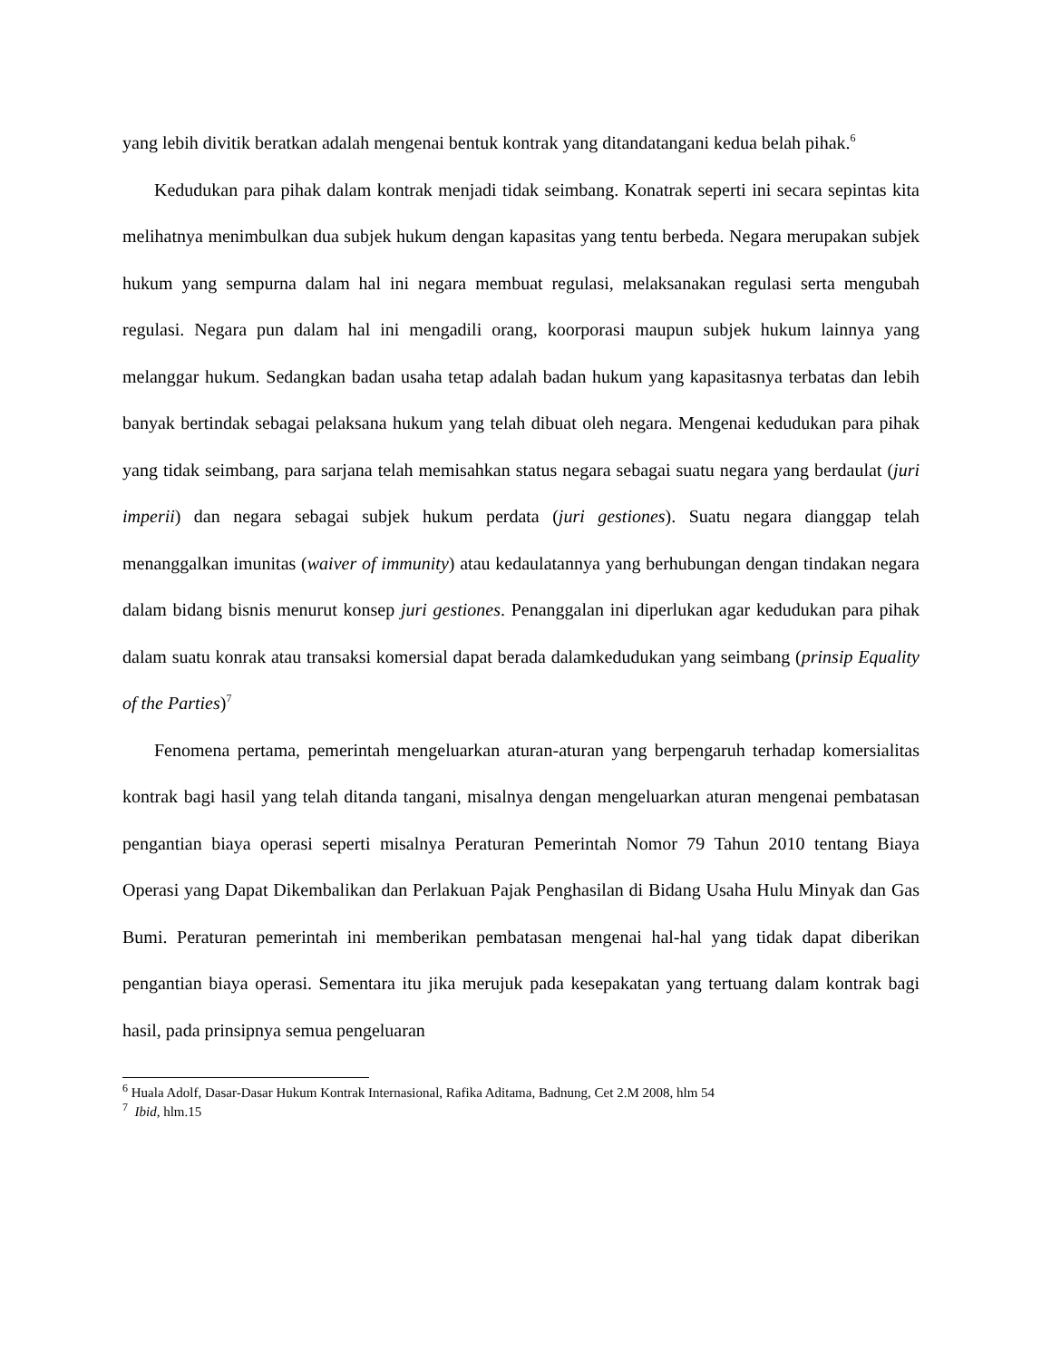yang lebih divitik beratkan adalah mengenai bentuk kontrak yang ditandatangani kedua belah pihak.<sup>6</sup>
Kedudukan para pihak dalam kontrak menjadi tidak seimbang. Konatrak seperti ini secara sepintas kita melihatnya menimbulkan dua subjek hukum dengan kapasitas yang tentu berbeda. Negara merupakan subjek hukum yang sempurna dalam hal ini negara membuat regulasi, melaksanakan regulasi serta mengubah regulasi. Negara pun dalam hal ini mengadili orang, koorporasi maupun subjek hukum lainnya yang melanggar hukum. Sedangkan badan usaha tetap adalah badan hukum yang kapasitasnya terbatas dan lebih banyak bertindak sebagai pelaksana hukum yang telah dibuat oleh negara. Mengenai kedudukan para pihak yang tidak seimbang, para sarjana telah memisahkan status negara sebagai suatu negara yang berdaulat (juri imperii) dan negara sebagai subjek hukum perdata (juri gestiones). Suatu negara dianggap telah menanggalkan imunitas (waiver of immunity) atau kedaulatannya yang berhubungan dengan tindakan negara dalam bidang bisnis menurut konsep juri gestiones. Penanggalan ini diperlukan agar kedudukan para pihak dalam suatu konrak atau transaksi komersial dapat berada dalamkedudukan yang seimbang (prinsip Equality of the Parties)<sup>7</sup>
Fenomena pertama, pemerintah mengeluarkan aturan-aturan yang berpengaruh terhadap komersialitas kontrak bagi hasil yang telah ditanda tangani, misalnya dengan mengeluarkan aturan mengenai pembatasan pengantian biaya operasi seperti misalnya Peraturan Pemerintah Nomor 79 Tahun 2010 tentang Biaya Operasi yang Dapat Dikembalikan dan Perlakuan Pajak Penghasilan di Bidang Usaha Hulu Minyak dan Gas Bumi. Peraturan pemerintah ini memberikan pembatasan mengenai hal-hal yang tidak dapat diberikan pengantian biaya operasi. Sementara itu jika merujuk pada kesepakatan yang tertuang dalam kontrak bagi hasil, pada prinsipnya semua pengeluaran
<sup>6</sup> Huala Adolf, Dasar-Dasar Hukum Kontrak Internasional, Rafika Aditama, Badnung, Cet 2.M 2008, hlm 54
<sup>7</sup> Ibid, hlm.15